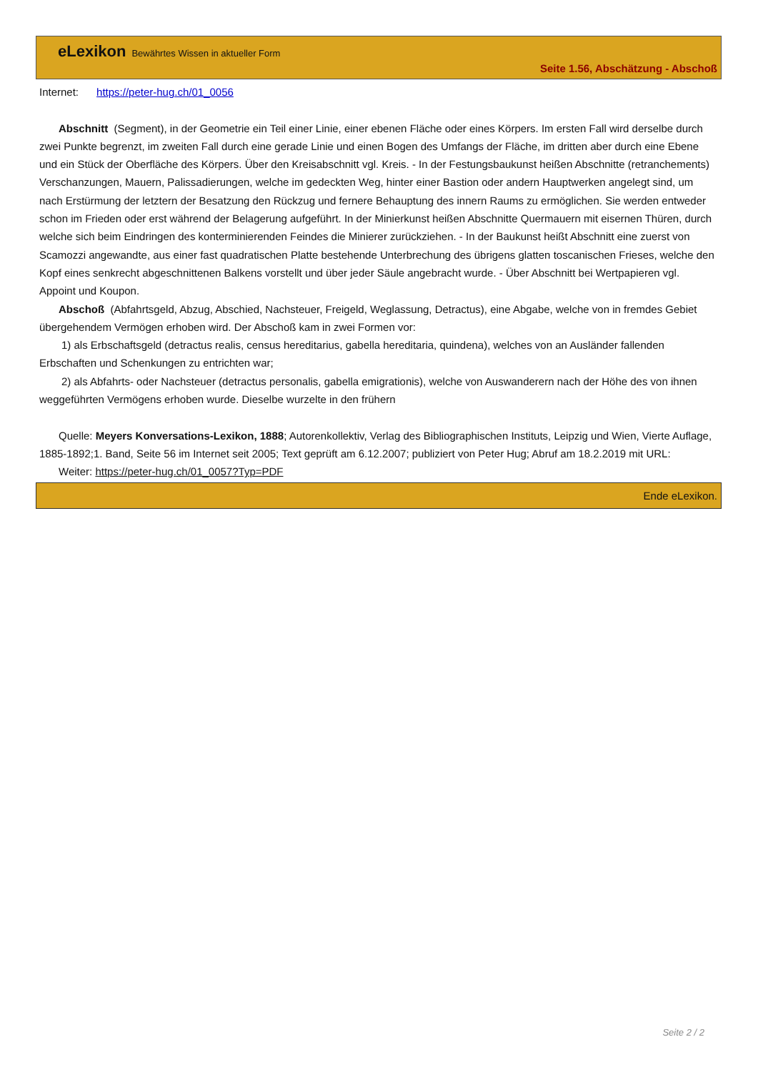eLexikon Bewährtes Wissen in aktueller Form
Seite 1.56, Abschätzung - Abschoß
Internet: https://peter-hug.ch/01_0056
Abschnitt (Segment), in der Geometrie ein Teil einer Linie, einer ebenen Fläche oder eines Körpers. Im ersten Fall wird derselbe durch zwei Punkte begrenzt, im zweiten Fall durch eine gerade Linie und einen Bogen des Umfangs der Fläche, im dritten aber durch eine Ebene und ein Stück der Oberfläche des Körpers. Über den Kreisabschnitt vgl. Kreis. - In der Festungsbaukunst heißen Abschnitte (retranchements) Verschanzungen, Mauern, Palissadierungen, welche im gedeckten Weg, hinter einer Bastion oder andern Hauptwerken angelegt sind, um nach Erstürmung der letztern der Besatzung den Rückzug und fernere Behauptung des innern Raums zu ermöglichen. Sie werden entweder schon im Frieden oder erst während der Belagerung aufgeführt. In der Minierkunst heißen Abschnitte Quermauern mit eisernen Thüren, durch welche sich beim Eindringen des konterminierenden Feindes die Minierer zurückziehen. - In der Baukunst heißt Abschnitt eine zuerst von Scamozzi angewandte, aus einer fast quadratischen Platte bestehende Unterbrechung des übrigens glatten toscanischen Frieses, welche den Kopf eines senkrecht abgeschnittenen Balkens vorstellt und über jeder Säule angebracht wurde. - Über Abschnitt bei Wertpapieren vgl. Appoint und Koupon.
Abschoß (Abfahrtsgeld, Abzug, Abschied, Nachsteuer, Freigeld, Weglassung, Detractus), eine Abgabe, welche von in fremdes Gebiet übergehendem Vermögen erhoben wird. Der Abschoß kam in zwei Formen vor:
1) als Erbschaftsgeld (detractus realis, census hereditarius, gabella hereditaria, quindena), welches von an Ausländer fallenden Erbschaften und Schenkungen zu entrichten war;
2) als Abfahrts- oder Nachsteuer (detractus personalis, gabella emigrationis), welche von Auswanderern nach der Höhe des von ihnen weggeführten Vermögens erhoben wurde. Dieselbe wurzelte in den frühern
Quelle: Meyers Konversations-Lexikon, 1888; Autorenkollektiv, Verlag des Bibliographischen Instituts, Leipzig und Wien, Vierte Auflage, 1885-1892;1. Band, Seite 56 im Internet seit 2005; Text geprüft am 6.12.2007; publiziert von Peter Hug; Abruf am 18.2.2019 mit URL:
Weiter: https://peter-hug.ch/01_0057?Typ=PDF
Ende eLexikon.
Seite 2 / 2